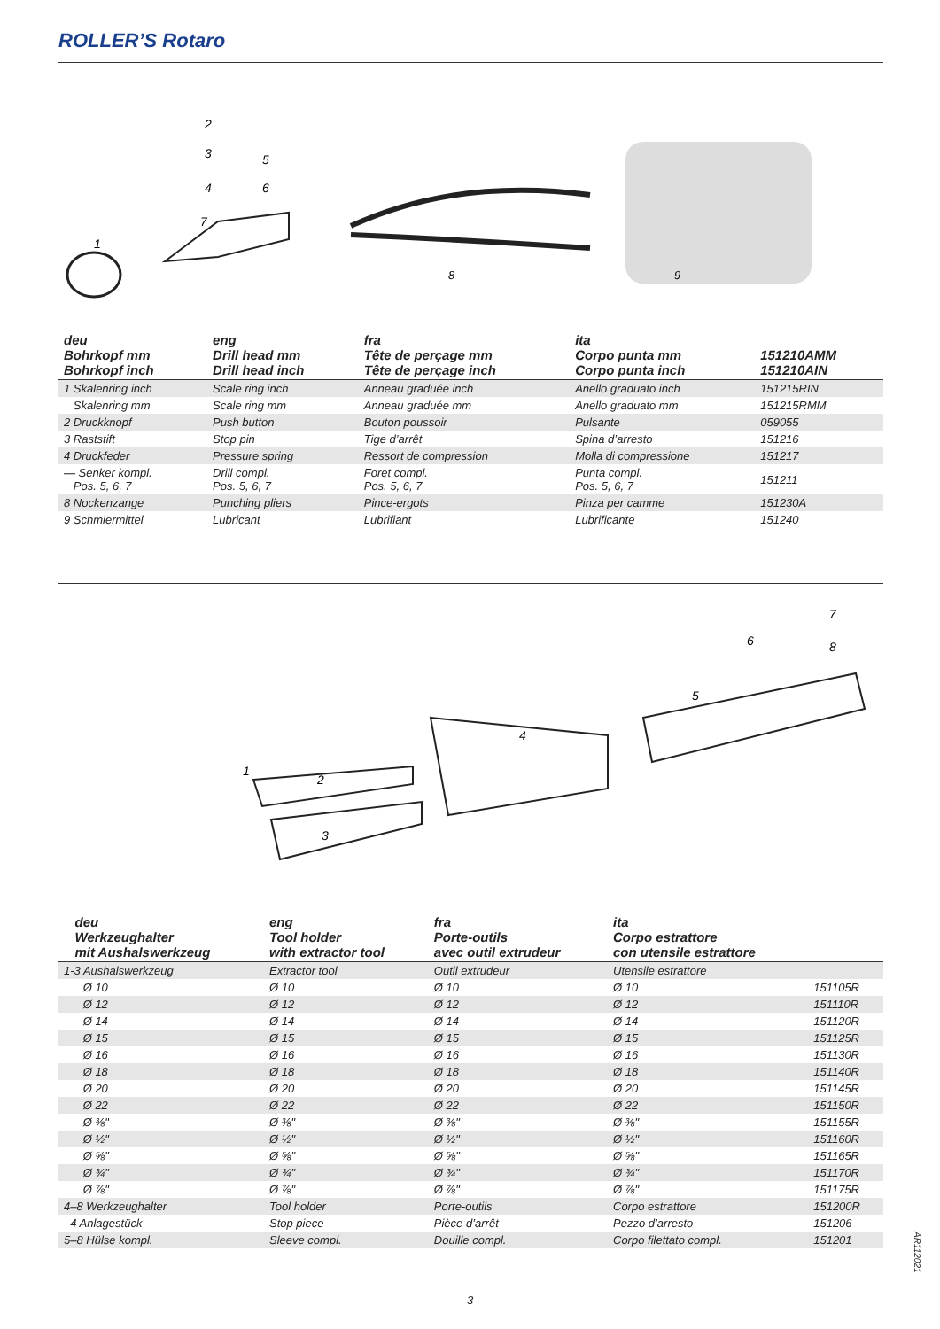ROLLER’S Rotaro
1
2
3
4
5
6
7
8
9
| deu Bohrkopf mm Bohrkopf inch | eng Drill head mm Drill head inch | fra Tête de perçage mm Tête de perçage inch | ita Corpo punta mm Corpo punta inch | 151210AMM 151210AIN |
| --- | --- | --- | --- | --- |
| 1 Skalenring inch | Scale ring inch | Anneau graduée inch | Anello graduato inch | 151215RIN |
| Skalenring mm | Scale ring mm | Anneau graduée mm | Anello graduato mm | 151215RMM |
| 2 Druckknopf | Push button | Bouton poussoir | Pulsante | 059055 |
| 3 Raststift | Stop pin | Tige d’arrêt | Spina d’arresto | 151216 |
| 4 Druckfeder | Pressure spring | Ressort de compression | Molla di compressione | 151217 |
| — Senker kompl. Pos. 5, 6, 7 | Drill compl. Pos. 5, 6, 7 | Foret compl. Pos. 5, 6, 7 | Punta compl. Pos. 5, 6, 7 | 151211 |
| 8 Nockenzange | Punching pliers | Pince-ergots | Pinza per camme | 151230A |
| 9 Schmiermittel | Lubricant | Lubrifiant | Lubrificante | 151240 |
1
2
3
4
5
6
7
8
| deu Werkzeughalter mit Aushalswerkzeug | eng Tool holder with extractor tool | fra Porte-outils avec outil extrudeur | ita Corpo estrattore con utensile estrattore | |
| --- | --- | --- | --- | --- |
| 1-3 Aushalswerkzeug | Extractor tool | Outil extrudeur | Utensile estrattore | |
| Ø 10 | Ø 10 | Ø 10 | Ø 10 | 151105R |
| Ø 12 | Ø 12 | Ø 12 | Ø 12 | 151110R |
| Ø 14 | Ø 14 | Ø 14 | Ø 14 | 151120R |
| Ø 15 | Ø 15 | Ø 15 | Ø 15 | 151125R |
| Ø 16 | Ø 16 | Ø 16 | Ø 16 | 151130R |
| Ø 18 | Ø 18 | Ø 18 | Ø 18 | 151140R |
| Ø 20 | Ø 20 | Ø 20 | Ø 20 | 151145R |
| Ø 22 | Ø 22 | Ø 22 | Ø 22 | 151150R |
| Ø ⅜" | Ø ⅜" | Ø ⅜" | Ø ⅜" | 151155R |
| Ø ½" | Ø ½" | Ø ½" | Ø ½" | 151160R |
| Ø ⅝" | Ø ⅝" | Ø ⅝" | Ø ⅝" | 151165R |
| Ø ¾" | Ø ¾" | Ø ¾" | Ø ¾" | 151170R |
| Ø ⅞" | Ø ⅞" | Ø ⅞" | Ø ⅞" | 151175R |
| 4–8 Werkzeughalter | Tool holder | Porte-outils | Corpo estrattore | 151200R |
| 4 Anlagestück | Stop piece | Pièce d’arrêt | Pezzo d’arresto | 151206 |
| 5–8 Hülse kompl. | Sleeve compl. | Douille compl. | Corpo filettato compl. | 151201 |
3
AR112021